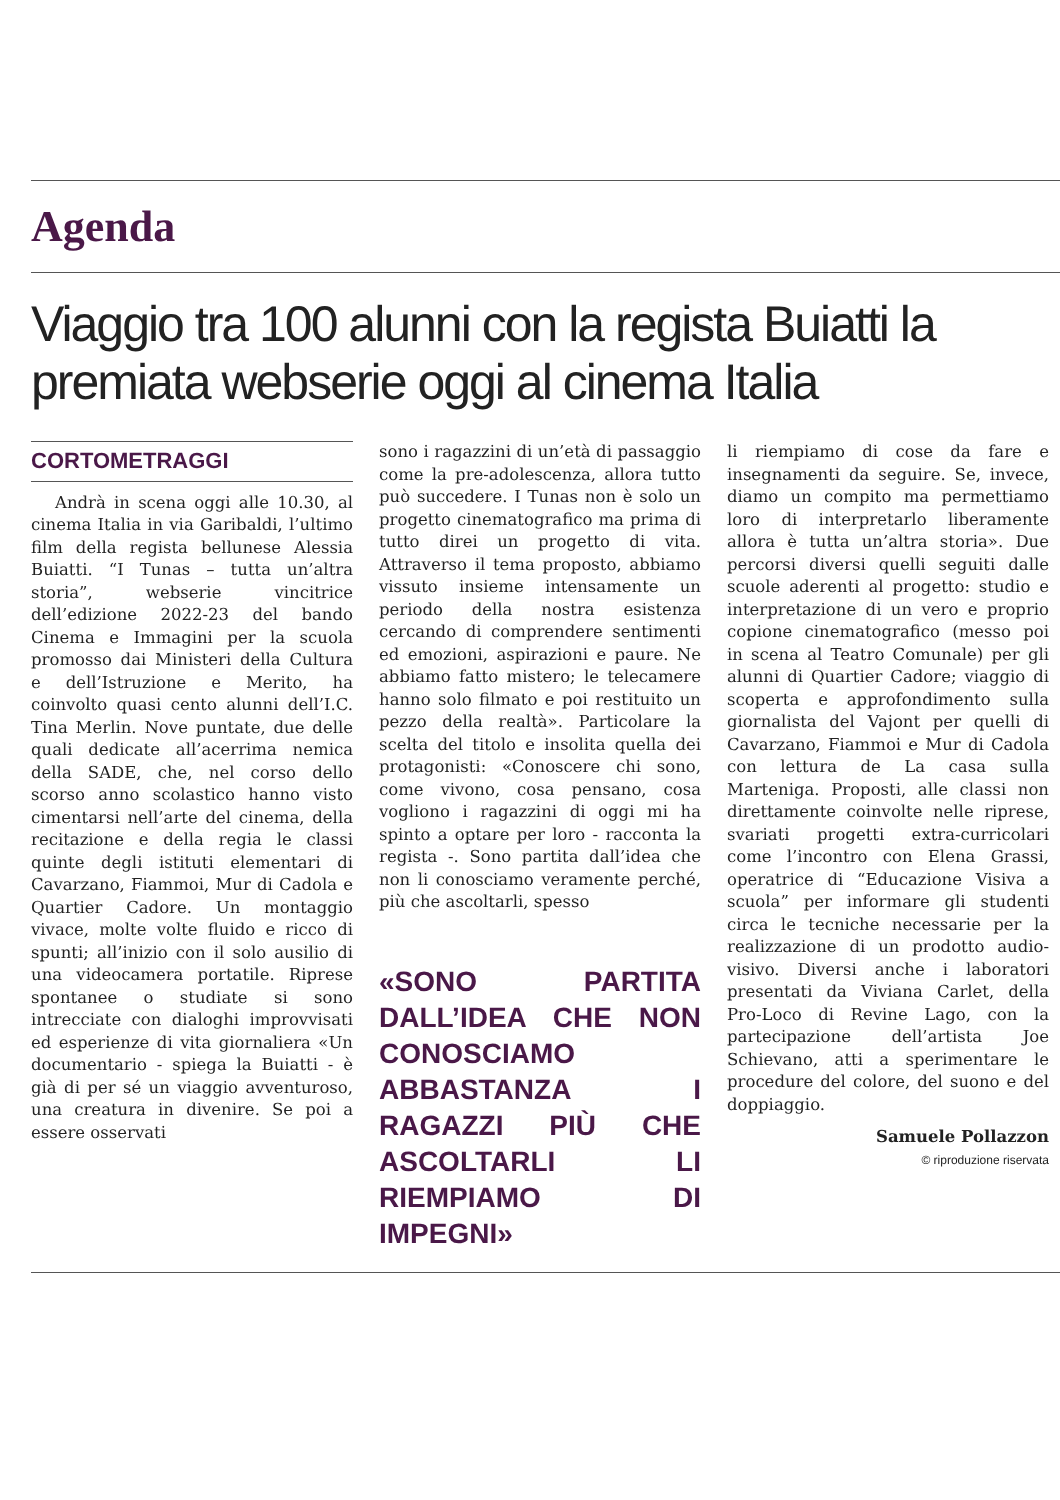Agenda
Viaggio tra 100 alunni con la regista Buiatti la premiata webserie oggi al cinema Italia
CORTOMETRAGGI
Andrà in scena oggi alle 10.30, al cinema Italia in via Garibaldi, l’ultimo film della regista bellunese Alessia Buiatti. “I Tunas – tutta un’altra storia”, webserie vincitrice dell’edizione 2022-23 del bando Cinema e Immagini per la scuola promosso dai Ministeri della Cultura e dell’Istruzione e Merito, ha coinvolto quasi cento alunni dell’I.C. Tina Merlin. Nove puntate, due delle quali dedicate all’acerrima nemica della SADE, che, nel corso dello scorso anno scolastico hanno visto cimentarsi nell’arte del cinema, della recitazione e della regia le classi quinte degli istituti elementari di Cavarzano, Fiammoi, Mur di Cadola e Quartier Cadore. Un montaggio vivace, molte volte fluido e ricco di spunti; all’inizio con il solo ausilio di una videocamera portatile. Riprese spontanee o studiate si sono intrecciate con dialoghi improvvisati ed esperienze di vita giornaliera «Un documentario - spiega la Buiatti - è già di per sé un viaggio avventuroso, una creatura in divenire. Se poi a essere osservati
sono i ragazzini di un’età di passaggio come la pre-adolescenza, allora tutto può succedere. I Tunas non è solo un progetto cinematografico ma prima di tutto direi un progetto di vita. Attraverso il tema proposto, abbiamo vissuto insieme intensamente un periodo della nostra esistenza cercando di comprendere sentimenti ed emozioni, aspirazioni e paure. Ne abbiamo fatto mistero; le telecamere hanno solo filmato e poi restituito un pezzo della realtà». Particolare la scelta del titolo e insolita quella dei protagonisti: «Conoscere chi sono, come vivono, cosa pensano, cosa vogliono i ragazzini di oggi mi ha spinto a optare per loro - racconta la regista -. Sono partita dall’idea che non li conosciamo veramente perché, più che ascoltarli, spesso
«SONO PARTITA DALL’IDEA CHE NON CONOSCIAMO ABBASTANZA I RAGAZZI PIÙ CHE ASCOLTARLI LI RIEMPIAMO DI IMPEGNI»
li riempiamo di cose da fare e insegnamenti da seguire. Se, invece, diamo un compito ma permettiamo loro di interpretarlo liberamente allora è tutta un’altra storia». Due percorsi diversi quelli seguiti dalle scuole aderenti al progetto: studio e interpretazione di un vero e proprio copione cinematografico (messo poi in scena al Teatro Comunale) per gli alunni di Quartier Cadore; viaggio di scoperta e approfondimento sulla giornalista del Vajont per quelli di Cavarzano, Fiammoi e Mur di Cadola con lettura de La casa sulla Marteniga. Proposti, alle classi non direttamente coinvolte nelle riprese, svariati progetti extra-curricolari come l’incontro con Elena Grassi, operatrice di “Educazione Visiva a scuola” per informare gli studenti circa le tecniche necessarie per la realizzazione di un prodotto audio-visivo. Diversi anche i laboratori presentati da Viviana Carlet, della Pro-Loco di Revine Lago, con la partecipazione dell’artista Joe Schievano, atti a sperimentare le procedure del colore, del suono e del doppiaggio.
Samuele Pollazzon
© riproduzione riservata